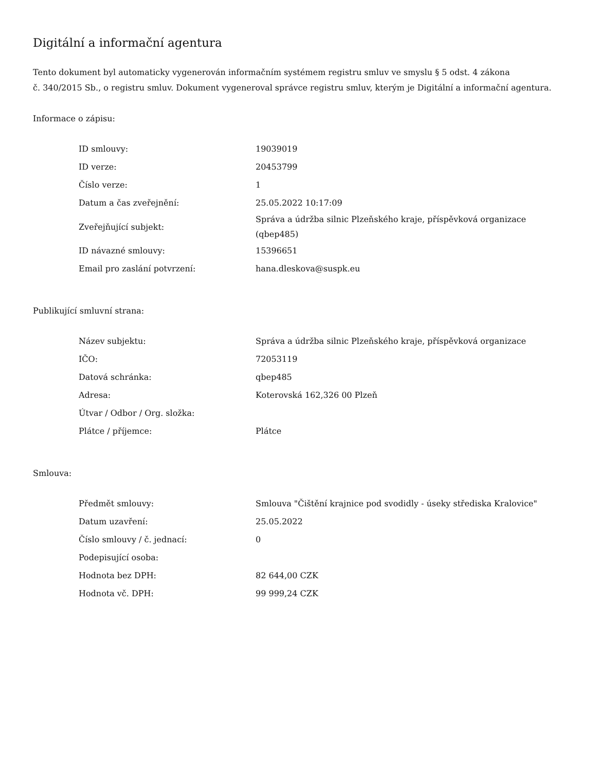Digitální a informační agentura
Tento dokument byl automaticky vygenerován informačním systémem registru smluv ve smyslu § 5 odst. 4 zákona
č. 340/2015 Sb., o registru smluv. Dokument vygeneroval správce registru smluv, kterým je Digitální a informační agentura.
Informace o zápisu:
| ID smlouvy: | 19039019 |
| ID verze: | 20453799 |
| Číslo verze: | 1 |
| Datum a čas zveřejnění: | 25.05.2022 10:17:09 |
| Zveřejňující subjekt: | Správa a údržba silnic Plzeňského kraje, příspěvková organizace (qbep485) |
| ID návazné smlouvy: | 15396651 |
| Email pro zaslání potvrzení: | hana.dleskova@suspk.eu |
Publikující smluvní strana:
| Název subjektu: | Správa a údržba silnic Plzeňského kraje, příspěvková organizace |
| IČO: | 72053119 |
| Datová schránka: | qbep485 |
| Adresa: | Koterovská 162,326 00 Plzeň |
| Útvar / Odbor / Org. složka: | |
| Plátce / příjemce: | Plátce |
Smlouva:
| Předmět smlouvy: | Smlouva "Čištění krajnice pod svodidly - úseky střediska Kralovice" |
| Datum uzavření: | 25.05.2022 |
| Číslo smlouvy / č. jednací: | 0 |
| Podepisující osoba: | |
| Hodnota bez DPH: | 82 644,00 CZK |
| Hodnota vč. DPH: | 99 999,24 CZK |